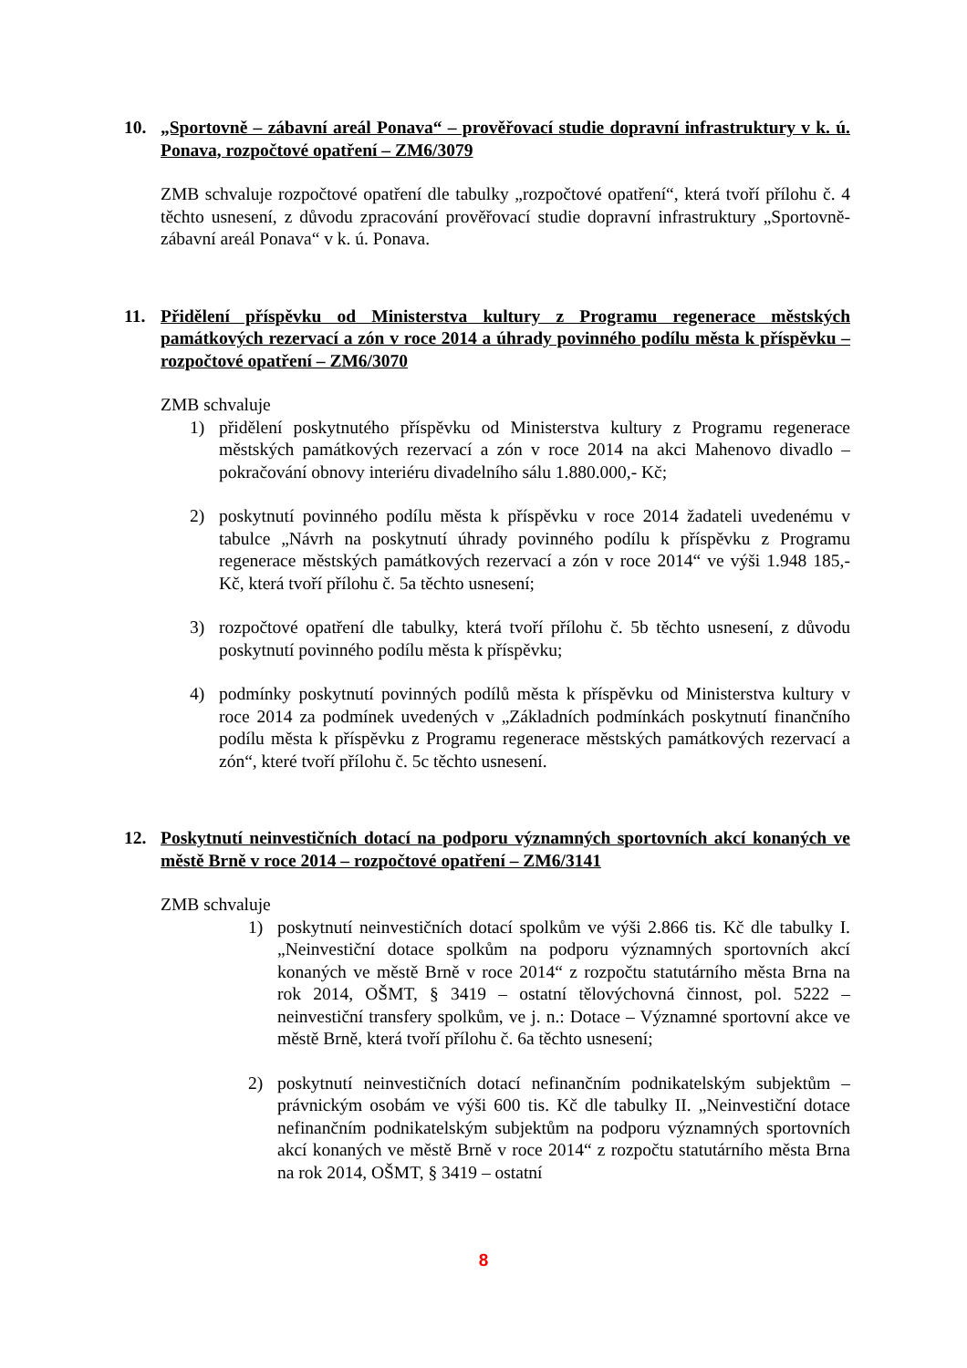10. „Sportovně – zábavní areál Ponava“ – prověřovací studie dopravní infrastruktury v k. ú. Ponava, rozpočtové opatření – ZM6/3079
ZMB schvaluje rozpočtové opatření dle tabulky „rozpočtové opatření“, která tvoří přílohu č. 4 těchto usnesení, z důvodu zpracování prověřovací studie dopravní infrastruktury „Sportovně-zábavní areál Ponava“ v k. ú. Ponava.
11. Přidělení příspěvku od Ministerstva kultury z Programu regenerace městských památkových rezervací a zón v roce 2014 a úhrady povinného podílu města k příspěvku – rozpočtové opatření – ZM6/3070
ZMB schvaluje
1) přidělení poskytnutého příspěvku od Ministerstva kultury z Programu regenerace městských památkových rezervací a zón v roce 2014 na akci Mahenovo divadlo – pokračování obnovy interiéru divadelního sálu 1.880.000,- Kč;
2) poskytnutí povinného podílu města k příspěvku v roce 2014 žadateli uvedenému v tabulce „Návrh na poskytnutí úhrady povinného podílu k příspěvku z Programu regenerace městských památkových rezervací a zón v roce 2014“ ve výši 1.948 185,- Kč, která tvoří přílohu č. 5a těchto usnesení;
3) rozpočtové opatření dle tabulky, která tvoří přílohu č. 5b těchto usnesení, z důvodu poskytnutí povinného podílu města k příspěvku;
4) podmínky poskytnutí povinných podílů města k příspěvku od Ministerstva kultury v roce 2014 za podmínek uvedených v „Základních podmínkách poskytnutí finančního podílu města k příspěvku z Programu regenerace městských památkových rezervací a zón“, které tvoří přílohu č. 5c těchto usnesení.
12. Poskytnutí neinvestičních dotací na podporu významných sportovních akcí konaných ve městě Brně v roce 2014 – rozpočtové opatření – ZM6/3141
ZMB schvaluje
1) poskytnutí neinvestičních dotací spolkům ve výši 2.866 tis. Kč dle tabulky I. „Neinvestiční dotace spolkům na podporu významných sportovních akcí konaných ve městě Brně v roce 2014“ z rozpočtu statutárního města Brna na rok 2014, OŠMT, § 3419 – ostatní tělovýchovná činnost, pol. 5222 – neinvestiční transfery spolkům, ve j. n.: Dotace – Významné sportovní akce ve městě Brně, která tvoří přílohu č. 6a těchto usnesení;
2) poskytnutí neinvestičních dotací nefinančním podnikatelským subjektům – právnickým osobám ve výši 600 tis. Kč dle tabulky II. „Neinvestiční dotace nefinančním podnikatelským subjektům na podporu významných sportovních akcí konaných ve městě Brně v roce 2014“ z rozpočtu statutárního města Brna na rok 2014, OŠMT, § 3419 – ostatní
8